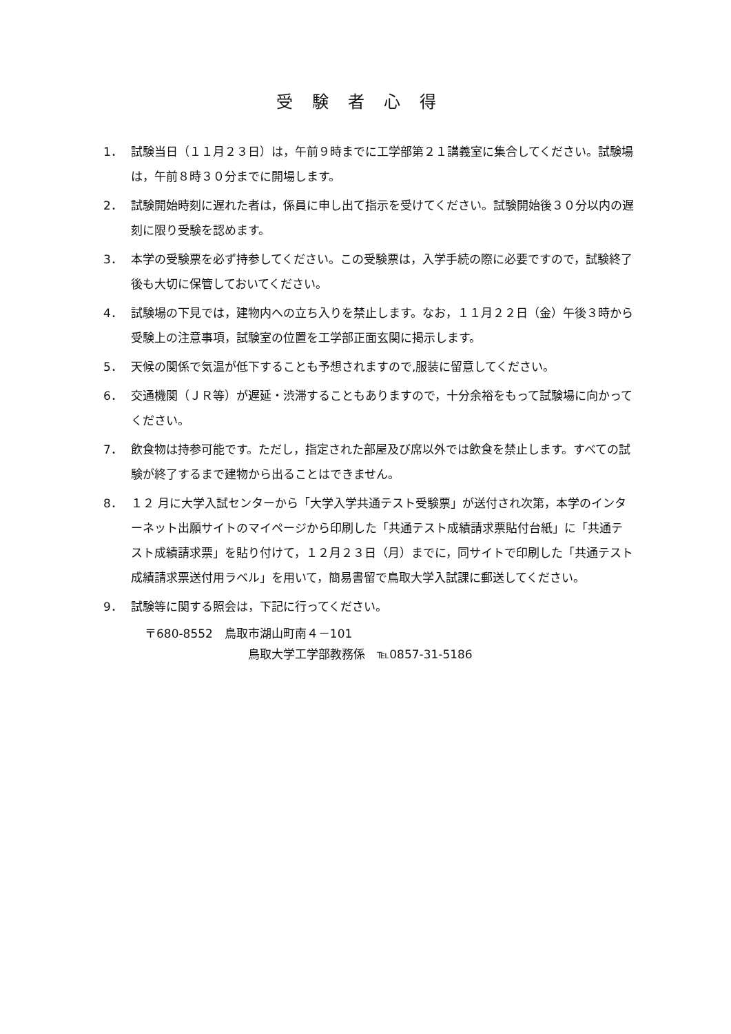受験者心得
1． 試験当日（１１月２３日）は，午前９時までに工学部第２１講義室に集合してください。試験場は，午前８時３０分までに開場します。
2． 試験開始時刻に遅れた者は，係員に申し出て指示を受けてください。試験開始後３０分以内の遅刻に限り受験を認めます。
3． 本学の受験票を必ず持参してください。この受験票は，入学手続の際に必要ですので，試験終了後も大切に保管しておいてください。
4． 試験場の下見では，建物内への立ち入りを禁止します。なお，１１月２２日（金）午後３時から受験上の注意事項，試験室の位置を工学部正面玄関に掲示します。
5． 天候の関係で気温が低下することも予想されますので,服装に留意してください。
6． 交通機関（ＪＲ等）が遅延・渋滞することもありますので，十分余裕をもって試験場に向かってください。
7． 飲食物は持参可能です。ただし，指定された部屋及び席以外では飲食を禁止します。すべての試験が終了するまで建物から出ることはできません。
8． １２ 月に大学入試センターから「大学入学共通テスト受験票」が送付され次第，本学のインターネット出願サイトのマイページから印刷した「共通テスト成績請求票貼付台紙」に「共通テスト成績請求票」を貼り付けて，１２月２３日（月）までに，同サイトで印刷した「共通テスト成績請求票送付用ラベル」を用いて，簡易書留で鳥取大学入試課に郵送してください。
9． 試験等に関する照会は，下記に行ってください。
〒680-8552　鳥取市湖山町南４－101
鳥取大学工学部教務係　℡0857-31-5186